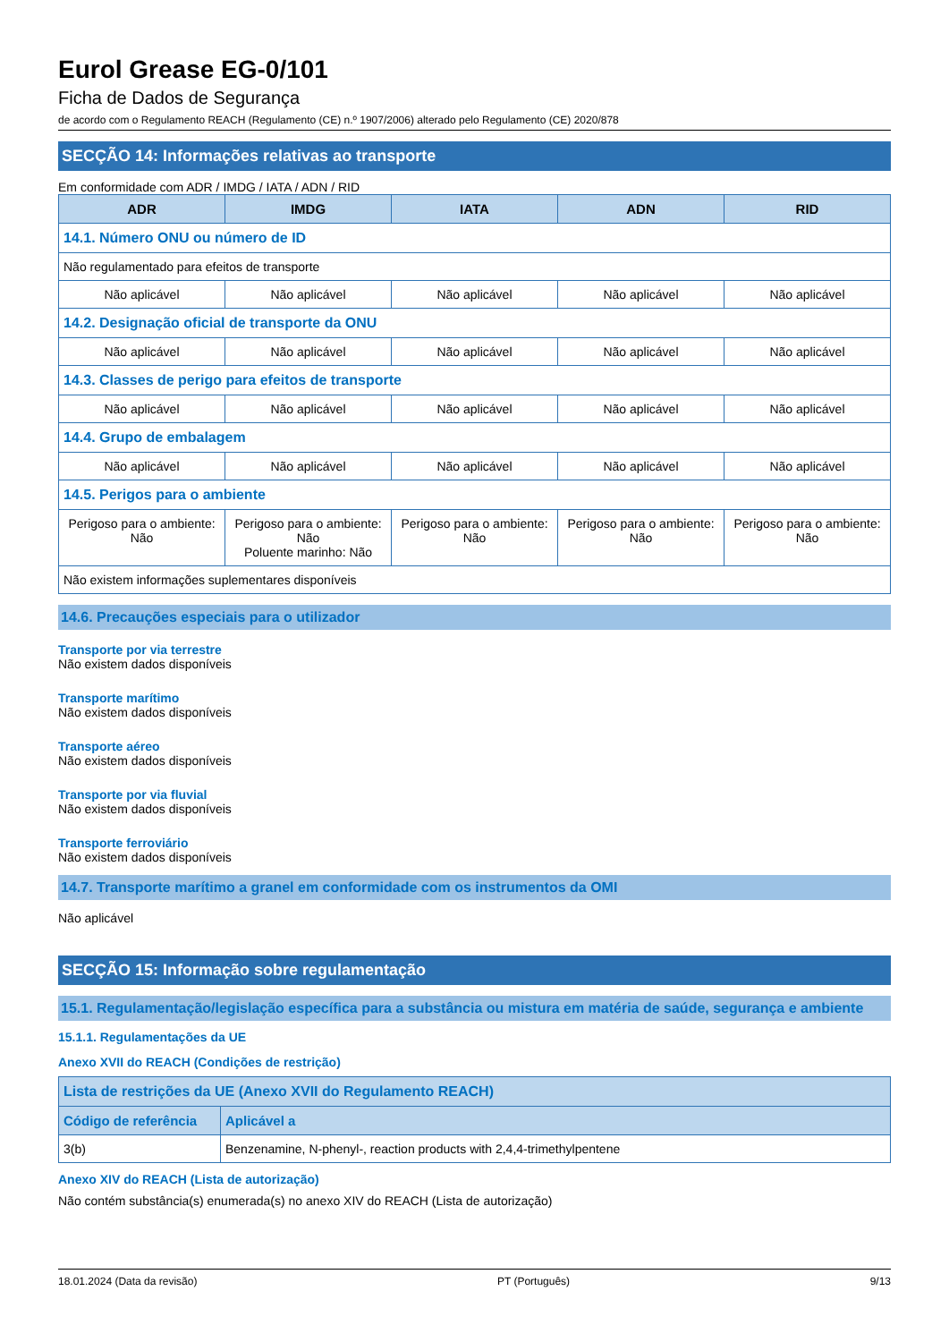Eurol Grease EG-0/101
Ficha de Dados de Segurança
de acordo com o Regulamento REACH (Regulamento (CE) n.º 1907/2006) alterado pelo Regulamento (CE) 2020/878
SECÇÃO 14: Informações relativas ao transporte
Em conformidade com ADR / IMDG / IATA / ADN / RID
| ADR | IMDG | IATA | ADN | RID |
| --- | --- | --- | --- | --- |
| 14.1. Número ONU ou número de ID | | | | |
| Não regulamentado para efeitos de transporte | | | | |
| Não aplicável | Não aplicável | Não aplicável | Não aplicável | Não aplicável |
| 14.2. Designação oficial de transporte da ONU | | | | |
| Não aplicável | Não aplicável | Não aplicável | Não aplicável | Não aplicável |
| 14.3. Classes de perigo para efeitos de transporte | | | | |
| Não aplicável | Não aplicável | Não aplicável | Não aplicável | Não aplicável |
| 14.4. Grupo de embalagem | | | | |
| Não aplicável | Não aplicável | Não aplicável | Não aplicável | Não aplicável |
| 14.5. Perigos para o ambiente | | | | |
| Perigoso para o ambiente: Não | Perigoso para o ambiente: Não Poluente marinho: Não | Perigoso para o ambiente: Não | Perigoso para o ambiente: Não | Perigoso para o ambiente: Não |
| Não existem informações suplementares disponíveis | | | | |
14.6. Precauções especiais para o utilizador
Transporte por via terrestre
Não existem dados disponíveis
Transporte marítimo
Não existem dados disponíveis
Transporte aéreo
Não existem dados disponíveis
Transporte por via fluvial
Não existem dados disponíveis
Transporte ferroviário
Não existem dados disponíveis
14.7. Transporte marítimo a granel em conformidade com os instrumentos da OMI
Não aplicável
SECÇÃO 15: Informação sobre regulamentação
15.1. Regulamentação/legislação específica para a substância ou mistura em matéria de saúde, segurança e ambiente
15.1.1. Regulamentações da UE
Anexo XVII do REACH (Condições de restrição)
| Lista de restrições da UE (Anexo XVII do Regulamento REACH) | |
| --- | --- |
| Código de referência | Aplicável a |
| 3(b) | Benzenamine, N-phenyl-, reaction products with 2,4,4-trimethylpentene |
Anexo XIV do REACH (Lista de autorização)
Não contém substância(s) enumerada(s) no anexo XIV do REACH (Lista de autorização)
18.01.2024 (Data da revisão) PT (Português) 9/13